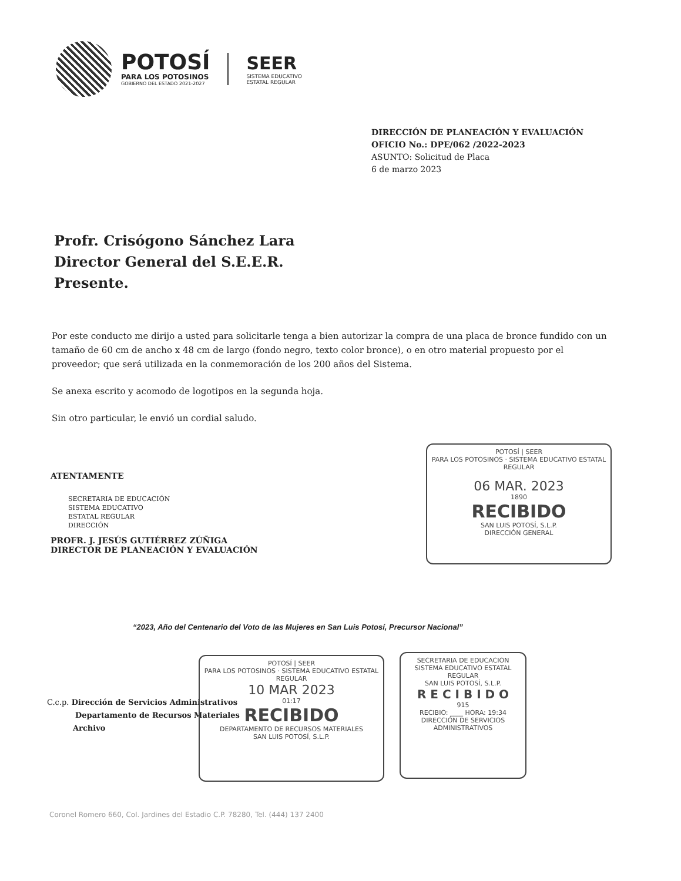POTOSÍ
PARA LOS POTOSINOS
GOBIERNO DEL ESTADO 2021-2027
SEER
SISTEMA EDUCATIVO
ESTATAL REGULAR
DIRECCIÓN DE PLANEACIÓN Y EVALUACIÓN
OFICIO No.: DPE/062 /2022-2023
ASUNTO: Solicitud de Placa
6 de marzo 2023
Profr. Crisógono Sánchez Lara
Director General del S.E.E.R.
Presente.
Por este conducto me dirijo a usted para solicitarle tenga a bien autorizar la compra de una placa de bronce fundido con un tamaño de 60 cm de ancho x 48 cm de largo (fondo negro, texto color bronce), o en otro material propuesto por el proveedor; que será utilizada en la conmemoración de los 200 años del Sistema.
Se anexa escrito y acomodo de logotipos en la segunda hoja.
Sin otro particular, le envió un cordial saludo.
ATENTAMENTE
SECRETARIA DE EDUCACIÓN
SISTEMA EDUCATIVO
ESTATAL REGULAR
DIRECCIÓN
PROFR. J. JESÚS GUTIÉRREZ ZÚÑIGA
DIRECTOR DE PLANEACIÓN Y EVALUACIÓN
POTOSÍ | SEER
PARA LOS POTOSINOS · SISTEMA EDUCATIVO ESTATAL REGULAR
06 MAR. 2023
1890
RECIBIDO
SAN LUIS POTOSÍ, S.L.P.
DIRECCIÓN GENERAL
“2023, Año del Centenario del Voto de las Mujeres en San Luis Potosí, Precursor Nacional”
C.c.p. Dirección de Servicios Administrativos
Departamento de Recursos Materiales
Archivo
POTOSÍ | SEER
PARA LOS POTOSINOS · SISTEMA EDUCATIVO ESTATAL REGULAR
10 MAR 2023
01:17
RECIBIDO
DEPARTAMENTO DE RECURSOS MATERIALES
SAN LUIS POTOSÍ, S.L.P.
SECRETARIA DE EDUCACION
SISTEMA EDUCATIVO ESTATAL REGULAR
SAN LUIS POTOSÍ, S.L.P.
R E C I B I D O
915
RECIBIO: ____ HORA: 19:34
DIRECCIÓN DE SERVICIOS ADMINISTRATIVOS
Coronel Romero 660, Col. Jardines del Estadio C.P. 78280, Tel. (444) 137 2400